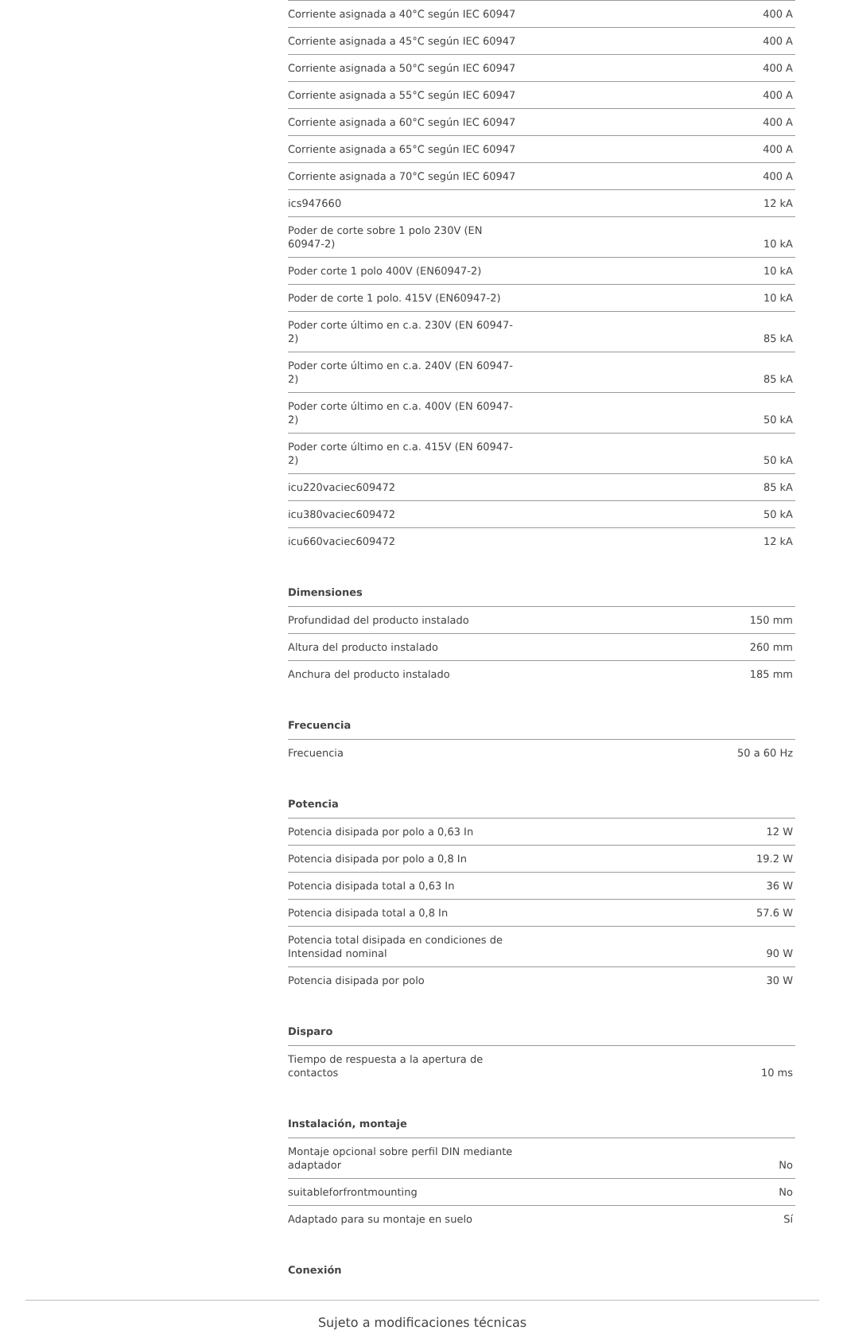| Corriente asignada a 40°C según IEC 60947 | 400 A |
| Corriente asignada a 45°C según IEC 60947 | 400 A |
| Corriente asignada a 50°C según IEC 60947 | 400 A |
| Corriente asignada a 55°C según IEC 60947 | 400 A |
| Corriente asignada a 60°C según IEC 60947 | 400 A |
| Corriente asignada a 65°C según IEC 60947 | 400 A |
| Corriente asignada a 70°C según IEC 60947 | 400 A |
| ics947660 | 12 kA |
| Poder de corte sobre 1 polo 230V (EN 60947-2) | 10 kA |
| Poder corte 1 polo 400V (EN60947-2) | 10 kA |
| Poder de corte 1 polo. 415V (EN60947-2) | 10 kA |
| Poder corte último en c.a. 230V (EN 60947-2) | 85 kA |
| Poder corte último en c.a. 240V (EN 60947-2) | 85 kA |
| Poder corte último en c.a. 400V (EN 60947-2) | 50 kA |
| Poder corte último en c.a. 415V (EN 60947-2) | 50 kA |
| icu220vaciec609472 | 85 kA |
| icu380vaciec609472 | 50 kA |
| icu660vaciec609472 | 12 kA |
Dimensiones
| Profundidad del producto instalado | 150 mm |
| Altura del producto instalado | 260 mm |
| Anchura del producto instalado | 185 mm |
Frecuencia
| Frecuencia | 50 a 60 Hz |
Potencia
| Potencia disipada por polo a 0,63 In | 12 W |
| Potencia disipada por polo a 0,8 In | 19.2 W |
| Potencia disipada total a 0,63 In | 36 W |
| Potencia disipada total a 0,8 In | 57.6 W |
| Potencia total disipada en condiciones de Intensidad nominal | 90 W |
| Potencia disipada por polo | 30 W |
Disparo
| Tiempo de respuesta a la apertura de contactos | 10 ms |
Instalación, montaje
| Montaje opcional sobre perfil DIN mediante adaptador | No |
| suitableforfrontmounting | No |
| Adaptado para su montaje en suelo | Sí |
Conexión
Sujeto a modificaciones técnicas